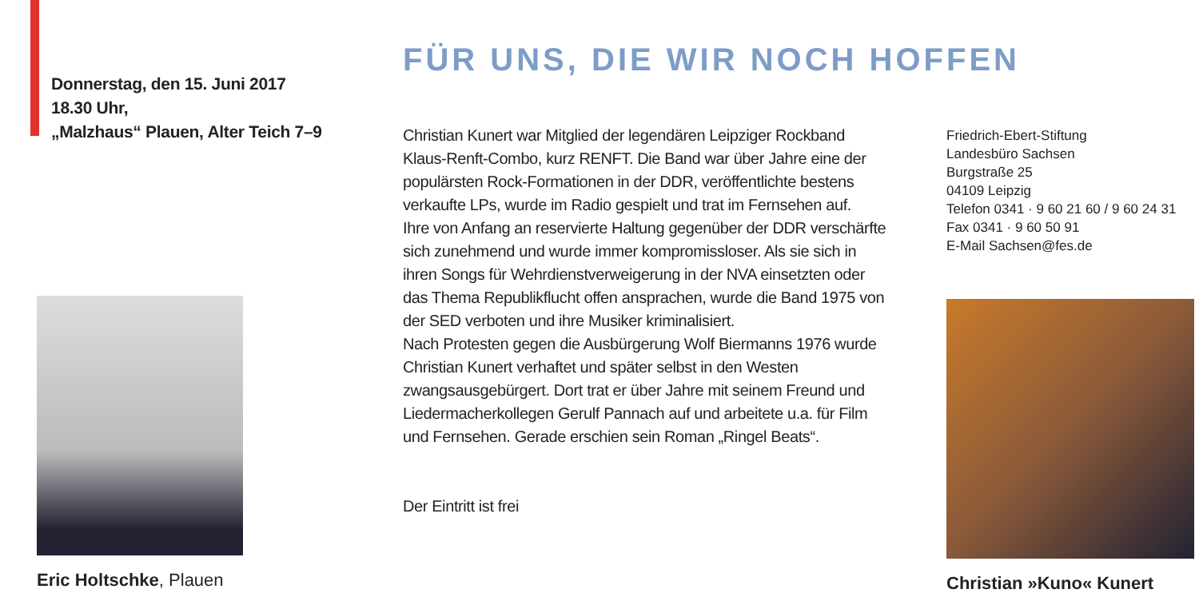Donnerstag, den 15. Juni 2017
18.30 Uhr,
„Malzhaus“ Plauen, Alter Teich 7–9
Eric Holtschke, Plauen
FÜR UNS, DIE WIR NOCH HOFFEN
Christian Kunert war Mitglied der legendären Leipziger Rockband Klaus-Renft-Combo, kurz RENFT. Die Band war über Jahre eine der populärsten Rock-Formationen in der DDR, veröffentlichte bestens verkaufte LPs, wurde im Radio gespielt und trat im Fernsehen auf.
Ihre von Anfang an reservierte Haltung gegenüber der DDR verschärfte sich zunehmend und wurde immer kompromissloser. Als sie sich in ihren Songs für Wehrdienstverweigerung in der NVA einsetzten oder das Thema Republikflucht offen ansprachen, wurde die Band 1975 von der SED verboten und ihre Musiker kriminalisiert.
Nach Protesten gegen die Ausbürgerung Wolf Biermanns 1976 wurde Christian Kunert verhaftet und später selbst in den Westen zwangsausgebürgert. Dort trat er über Jahre mit seinem Freund und Liedermacherkollegen Gerulf Pannach auf und arbeitete u.a. für Film und Fernsehen. Gerade erschien sein Roman „Ringel Beats“.
Der Eintritt ist frei
Friedrich-Ebert-Stiftung
Landesbüro Sachsen
Burgstraße 25
04109 Leipzig
Telefon 0341 · 9 60 21 60 / 9 60 24 31
Fax 0341 · 9 60 50 91
E-Mail Sachsen@fes.de
Christian »Kuno« Kunert